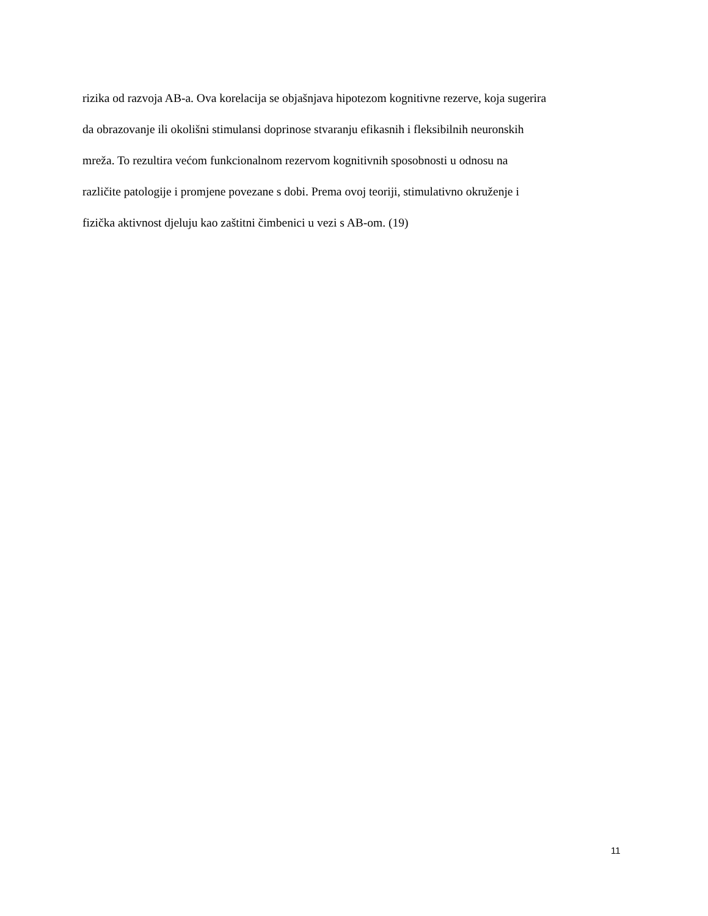rizika od razvoja AB-a. Ova korelacija se objašnjava hipotezom kognitivne rezerve, koja sugerira
da obrazovanje ili okolišni stimulansi doprinose stvaranju efikasnih i fleksibilnih neuronskih
mreža. To rezultira većom funkcionalnom rezervom kognitivnih sposobnosti u odnosu na
različite patologije i promjene povezane s dobi. Prema ovoj teoriji, stimulativno okruženje i
fizička aktivnost djeluju kao zaštitni čimbenici u vezi s AB-om. (19)
11